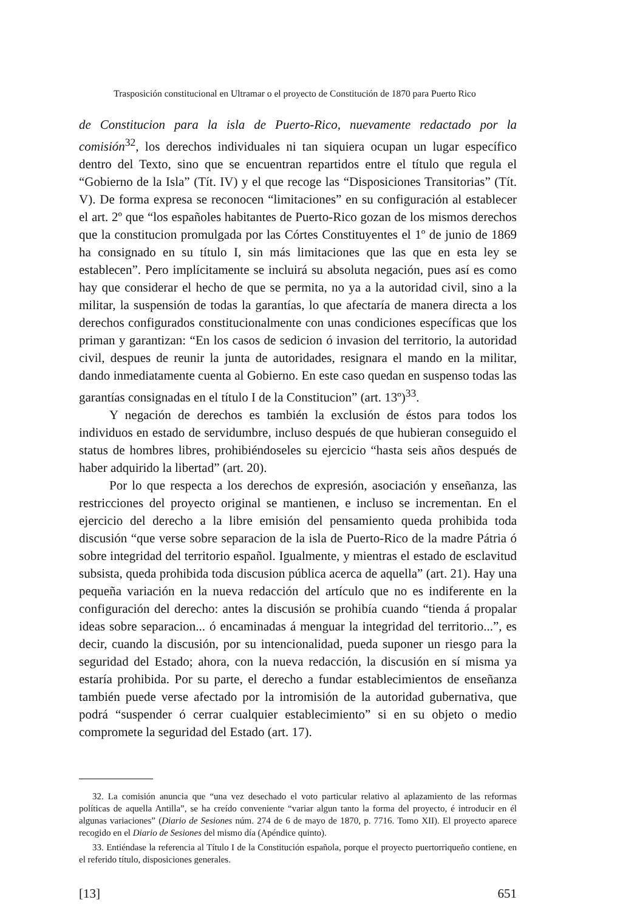Trasposición constitucional en Ultramar o el proyecto de Constitución de 1870 para Puerto Rico
de Constitucion para la isla de Puerto-Rico, nuevamente redactado por la comisión<sup>32</sup>, los derechos individuales ni tan siquiera ocupan un lugar específico dentro del Texto, sino que se encuentran repartidos entre el título que regula el “Gobierno de la Isla” (Tít. IV) y el que recoge las “Disposiciones Transitorias” (Tít. V). De forma expresa se reconocen “limitaciones” en su configuración al establecer el art. 2º que “los españoles habitantes de Puerto-Rico gozan de los mismos derechos que la constitucion promulgada por las Córtes Constituyentes el 1º de junio de 1869 ha consignado en su título I, sin más limitaciones que las que en esta ley se establecen”. Pero implícitamente se incluirá su absoluta negación, pues así es como hay que considerar el hecho de que se permita, no ya a la autoridad civil, sino a la militar, la suspensión de todas la garantías, lo que afectaría de manera directa a los derechos configurados constitucionalmente con unas condiciones específicas que los priman y garantizan: “En los casos de sedicion ó invasion del territorio, la autoridad civil, despues de reunir la junta de autoridades, resignara el mando en la militar, dando inmediatamente cuenta al Gobierno. En este caso quedan en suspenso todas las garantías consignadas en el título I de la Constitucion” (art. 13º)<sup>33</sup>.
Y negación de derechos es también la exclusión de éstos para todos los individuos en estado de servidumbre, incluso después de que hubieran conseguido el status de hombres libres, prohibiéndoseles su ejercicio “hasta seis años después de haber adquirido la libertad” (art. 20).
Por lo que respecta a los derechos de expresión, asociación y enseñanza, las restricciones del proyecto original se mantienen, e incluso se incrementan. En el ejercicio del derecho a la libre emisión del pensamiento queda prohibida toda discusión “que verse sobre separacion de la isla de Puerto-Rico de la madre Pátria ó sobre integridad del territorio español. Igualmente, y mientras el estado de esclavitud subsista, queda prohibida toda discusion pública acerca de aquella” (art. 21). Hay una pequeña variación en la nueva redacción del artículo que no es indiferente en la configuración del derecho: antes la discusión se prohibía cuando “tienda á propalar ideas sobre separacion... ó encaminadas á menguar la integridad del territorio...”, es decir, cuando la discusión, por su intencionalidad, pueda suponer un riesgo para la seguridad del Estado; ahora, con la nueva redacción, la discusión en sí misma ya estaría prohibida. Por su parte, el derecho a fundar establecimientos de enseñanza también puede verse afectado por la intromisión de la autoridad gubernativa, que podrá “suspender ó cerrar cualquier establecimiento” si en su objeto o medio compromete la seguridad del Estado (art. 17).
32. La comisión anuncia que “una vez desechado el voto particular relativo al aplazamiento de las reformas políticas de aquella Antilla”, se ha creído conveniente “variar algun tanto la forma del proyecto, é introducir en él algunas variaciones” (Diario de Sesiones núm. 274 de 6 de mayo de 1870, p. 7716. Tomo XII). El proyecto aparece recogido en el Diario de Sesiones del mismo día (Apéndice quinto).
33. Entiéndase la referencia al Título I de la Constitución española, porque el proyecto puertorriqueño contiene, en el referido título, disposiciones generales.
[13] 651